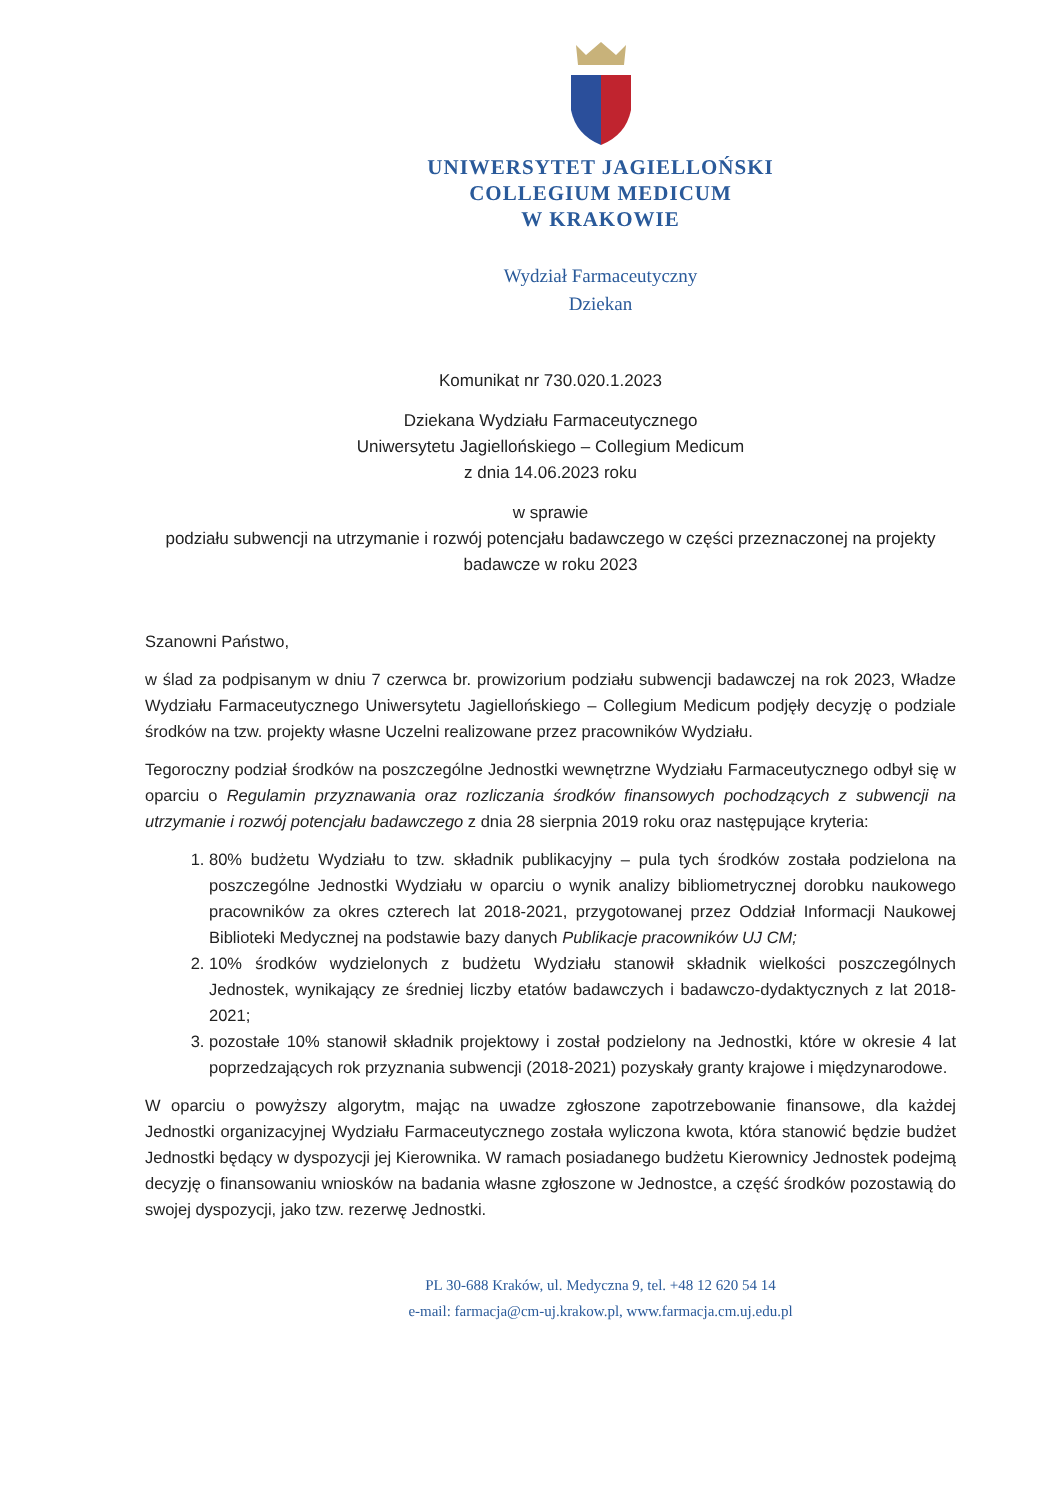UNIWERSYTET JAGIELLOŃSKI
COLLEGIUM MEDICUM
W KRAKOWIE
Wydział Farmaceutyczny
Dziekan
Komunikat nr 730.020.1.2023
Dziekana Wydziału Farmaceutycznego
Uniwersytetu Jagiellońskiego – Collegium Medicum
z dnia 14.06.2023 roku
w sprawie
podziału subwencji na utrzymanie i rozwój potencjału badawczego w części przeznaczonej na projekty badawcze w roku 2023
Szanowni Państwo,
w ślad za podpisanym w dniu 7 czerwca br. prowizorium podziału subwencji badawczej na rok 2023, Władze Wydziału Farmaceutycznego Uniwersytetu Jagiellońskiego – Collegium Medicum podjęły decyzję o podziale środków na tzw. projekty własne Uczelni realizowane przez pracowników Wydziału.
Tegoroczny podział środków na poszczególne Jednostki wewnętrzne Wydziału Farmaceutycznego odbył się w oparciu o Regulamin przyznawania oraz rozliczania środków finansowych pochodzących z subwencji na utrzymanie i rozwój potencjału badawczego z dnia 28 sierpnia 2019 roku oraz następujące kryteria:
1. 80% budżetu Wydziału to tzw. składnik publikacyjny – pula tych środków została podzielona na poszczególne Jednostki Wydziału w oparciu o wynik analizy bibliometrycznej dorobku naukowego pracowników za okres czterech lat 2018-2021, przygotowanej przez Oddział Informacji Naukowej Biblioteki Medycznej na podstawie bazy danych Publikacje pracowników UJ CM;
2. 10% środków wydzielonych z budżetu Wydziału stanowił składnik wielkości poszczególnych Jednostek, wynikający ze średniej liczby etatów badawczych i badawczo-dydaktycznych z lat 2018-2021;
3. pozostałe 10% stanowił składnik projektowy i został podzielony na Jednostki, które w okresie 4 lat poprzedzających rok przyznania subwencji (2018-2021) pozyskały granty krajowe i międzynarodowe.
W oparciu o powyższy algorytm, mając na uwadze zgłoszone zapotrzebowanie finansowe, dla każdej Jednostki organizacyjnej Wydziału Farmaceutycznego została wyliczona kwota, która stanowić będzie budżet Jednostki będący w dyspozycji jej Kierownika. W ramach posiadanego budżetu Kierownicy Jednostek podejmą decyzję o finansowaniu wniosków na badania własne zgłoszone w Jednostce, a część środków pozostawią do swojej dyspozycji, jako tzw. rezerwę Jednostki.
PL 30-688 Kraków, ul. Medyczna 9, tel. +48 12 620 54 14
e-mail: farmacja@cm-uj.krakow.pl, www.farmacja.cm.uj.edu.pl